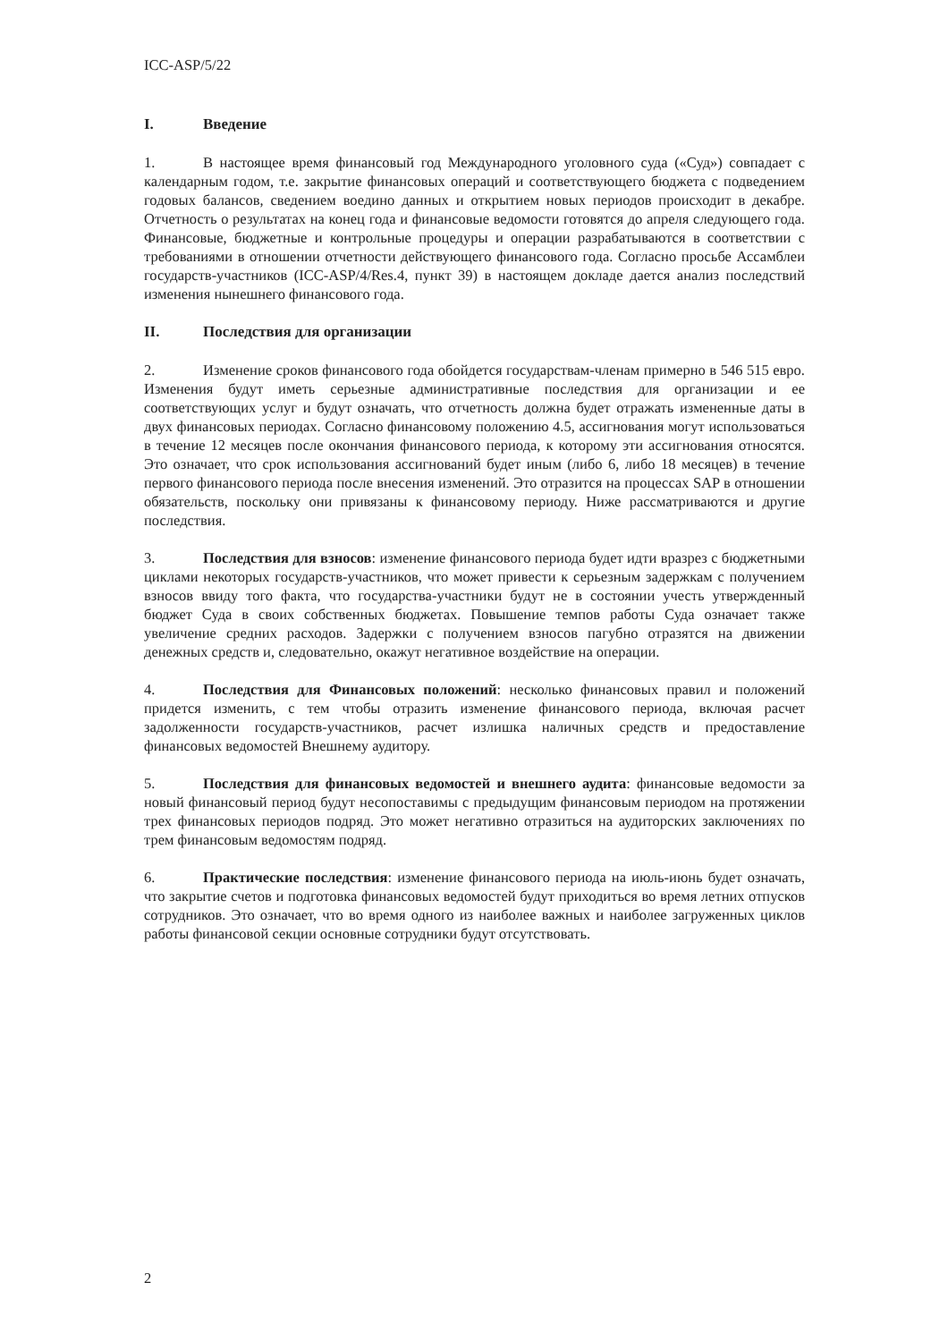ICC-ASP/5/22
I. Введение
1. В настоящее время финансовый год Международного уголовного суда («Суд») совпадает с календарным годом, т.е. закрытие финансовых операций и соответствующего бюджета с подведением годовых балансов, сведением воедино данных и открытием новых периодов происходит в декабре. Отчетность о результатах на конец года и финансовые ведомости готовятся до апреля следующего года. Финансовые, бюджетные и контрольные процедуры и операции разрабатываются в соответствии с требованиями в отношении отчетности действующего финансового года. Согласно просьбе Ассамблеи государств-участников (ICC-ASP/4/Res.4, пункт 39) в настоящем докладе дается анализ последствий изменения нынешнего финансового года.
II. Последствия для организации
2. Изменение сроков финансового года обойдется государствам-членам примерно в 546 515 евро. Изменения будут иметь серьезные административные последствия для организации и ее соответствующих услуг и будут означать, что отчетность должна будет отражать измененные даты в двух финансовых периодах. Согласно финансовому положению 4.5, ассигнования могут использоваться в течение 12 месяцев после окончания финансового периода, к которому эти ассигнования относятся. Это означает, что срок использования ассигнований будет иным (либо 6, либо 18 месяцев) в течение первого финансового периода после внесения изменений. Это отразится на процессах SAP в отношении обязательств, поскольку они привязаны к финансовому периоду. Ниже рассматриваются и другие последствия.
3. Последствия для взносов: изменение финансового периода будет идти вразрез с бюджетными циклами некоторых государств-участников, что может привести к серьезным задержкам с получением взносов ввиду того факта, что государства-участники будут не в состоянии учесть утвержденный бюджет Суда в своих собственных бюджетах. Повышение темпов работы Суда означает также увеличение средних расходов. Задержки с получением взносов пагубно отразятся на движении денежных средств и, следовательно, окажут негативное воздействие на операции.
4. Последствия для Финансовых положений: несколько финансовых правил и положений придется изменить, с тем чтобы отразить изменение финансового периода, включая расчет задолженности государств-участников, расчет излишка наличных средств и предоставление финансовых ведомостей Внешнему аудитору.
5. Последствия для финансовых ведомостей и внешнего аудита: финансовые ведомости за новый финансовый период будут несопоставимы с предыдущим финансовым периодом на протяжении трех финансовых периодов подряд. Это может негативно отразиться на аудиторских заключениях по трем финансовым ведомостям подряд.
6. Практические последствия: изменение финансового периода на июль-июнь будет означать, что закрытие счетов и подготовка финансовых ведомостей будут приходиться во время летних отпусков сотрудников. Это означает, что во время одного из наиболее важных и наиболее загруженных циклов работы финансовой секции основные сотрудники будут отсутствовать.
2